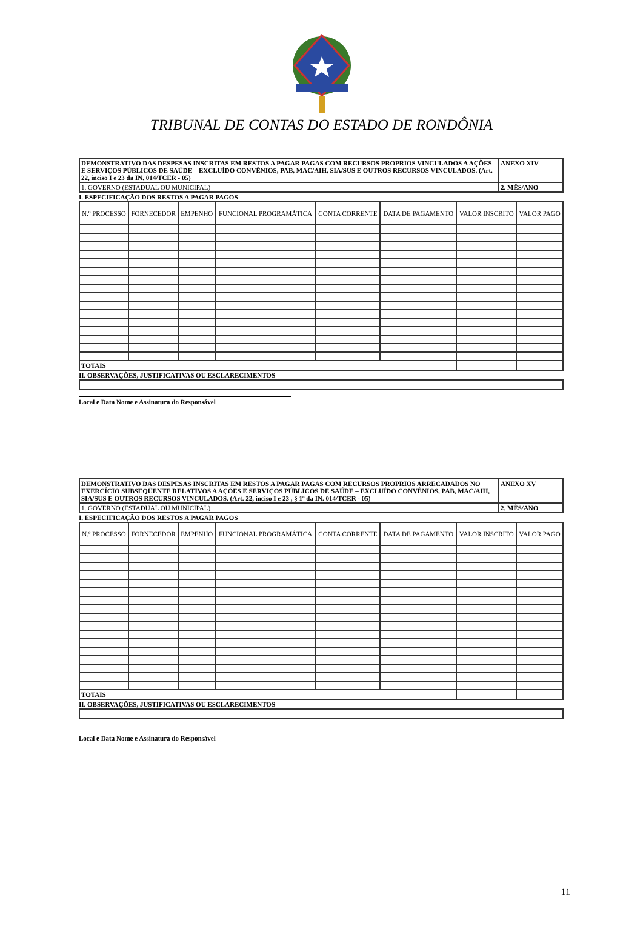TRIBUNAL DE CONTAS DO ESTADO DE RONDÔNIA
| DEMONSTRATIVO DAS DESPESAS INSCRITAS EM RESTOS A PAGAR PAGAS COM RECURSOS PROPRIOS VINCULADOS A AÇÕES E SERVIÇOS PÚBLICOS DE SAÚDE – EXCLUÍDO CONVÊNIOS, PAB, MAC/AIH, SIA/SUS E OUTROS RECURSOS VINCULADOS. (Art. 22, inciso I e 23 da IN. 014/TCER - 05) | ANEXO XIV |
| 1. GOVERNO (ESTADUAL OU MUNICIPAL) | 2. MÊS/ANO |
I. ESPECIFICAÇÃO DOS RESTOS A PAGAR PAGOS
| N.º PROCESSO | FORNECEDOR | EMPENHO | FUNCIONAL PROGRAMÁTICA | CONTA CORRENTE | DATA DE PAGAMENTO | VALOR INSCRITO | VALOR PAGO |
| --- | --- | --- | --- | --- | --- | --- | --- |
| TOTAIS | | | | | | | |
II. OBSERVAÇÕES, JUSTIFICATIVAS OU ESCLARECIMENTOS
Local e Data Nome e Assinatura do Responsável
| DEMONSTRATIVO DAS DESPESAS INSCRITAS EM RESTOS A PAGAR PAGAS COM RECURSOS PROPRIOS ARRECADADOS NO EXERCÍCIO SUBSEQÜENTE RELATIVOS A AÇÕES E SERVIÇOS PÚBLICOS DE SAÚDE – EXCLUÍDO CONVÊNIOS, PAB, MAC/AIH, SIA/SUS E OUTROS RECURSOS VINCULADOS. (Art. 22, inciso I e 23 , § 1º da IN. 014/TCER - 05) | ANEXO XV |
| 1. GOVERNO (ESTADUAL OU MUNICIPAL) | 2. MÊS/ANO |
I. ESPECIFICAÇÃO DOS RESTOS A PAGAR PAGOS
| N.º PROCESSO | FORNECEDOR | EMPENHO | FUNCIONAL PROGRAMÁTICA | CONTA CORRENTE | DATA DE PAGAMENTO | VALOR INSCRITO | VALOR PAGO |
| --- | --- | --- | --- | --- | --- | --- | --- |
| TOTAIS | | | | | | | |
II. OBSERVAÇÕES, JUSTIFICATIVAS OU ESCLARECIMENTOS
Local e Data Nome e Assinatura do Responsável
11